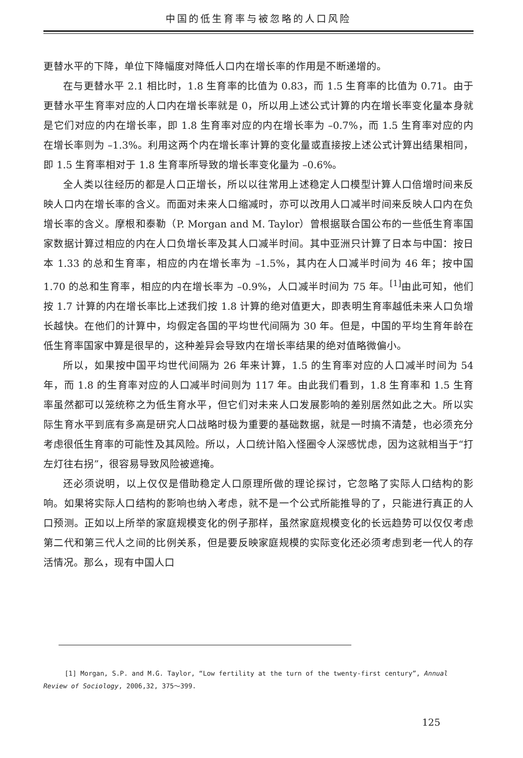中国的低生育率与被忽略的人口风险
更替水平的下降，单位下降幅度对降低人口内在增长率的作用是不断递增的。
在与更替水平 2.1 相比时，1.8 生育率的比值为 0.83，而 1.5 生育率的比值为 0.71。由于更替水平生育率对应的人口内在增长率就是 0，所以用上述公式计算的内在增长率变化量本身就是它们对应的内在增长率，即 1.8 生育率对应的内在增长率为 –0.7%，而 1.5 生育率对应的内在增长率则为 –1.3%。利用这两个内在增长率计算的变化量或直接按上述公式计算出结果相同，即 1.5 生育率相对于 1.8 生育率所导致的增长率变化量为 –0.6%。
全人类以往经历的都是人口正增长，所以以往常用上述稳定人口模型计算人口倍增时间来反映人口内在增长率的含义。而面对未来人口缩减时，亦可以改用人口减半时间来反映人口内在负增长率的含义。摩根和泰勒（P. Morgan and M. Taylor）曾根据联合国公布的一些低生育率国家数据计算过相应的内在人口负增长率及其人口减半时间。其中亚洲只计算了日本与中国：按日本 1.33 的总和生育率，相应的内在增长率为 –1.5%，其内在人口减半时间为 46 年；按中国 1.70 的总和生育率，相应的内在增长率为 –0.9%，人口减半时间为 75 年。<sup>[1]</sup>由此可知，他们按 1.7 计算的内在增长率比上述我们按 1.8 计算的绝对值更大，即表明生育率越低未来人口负增长越快。在他们的计算中，均假定各国的平均世代间隔为 30 年。但是，中国的平均生育年龄在低生育率国家中算是很早的，这种差异会导致内在增长率结果的绝对值略微偏小。
所以，如果按中国平均世代间隔为 26 年来计算，1.5 的生育率对应的人口减半时间为 54 年，而 1.8 的生育率对应的人口减半时间则为 117 年。由此我们看到，1.8 生育率和 1.5 生育率虽然都可以笼统称之为低生育水平，但它们对未来人口发展影响的差别居然如此之大。所以实际生育水平到底有多高是研究人口战略时极为重要的基础数据，就是一时搞不清楚，也必须充分考虑很低生育率的可能性及其风险。所以，人口统计陷入怪圈令人深感忧虑，因为这就相当于“打左灯往右拐”，很容易导致风险被遮掩。
还必须说明，以上仅仅是借助稳定人口原理所做的理论探讨，它忽略了实际人口结构的影响。如果将实际人口结构的影响也纳入考虑，就不是一个公式所能推导的了，只能进行真正的人口预测。正如以上所举的家庭规模变化的例子那样，虽然家庭规模变化的长远趋势可以仅仅考虑第二代和第三代人之间的比例关系，但是要反映家庭规模的实际变化还必须考虑到老一代人的存活情况。那么，现有中国人口
[1] Morgan, S.P. and M.G. Taylor, “Low fertility at the turn of the twenty-first century”, Annual Review of Sociology, 2006,32, 375～399.
125